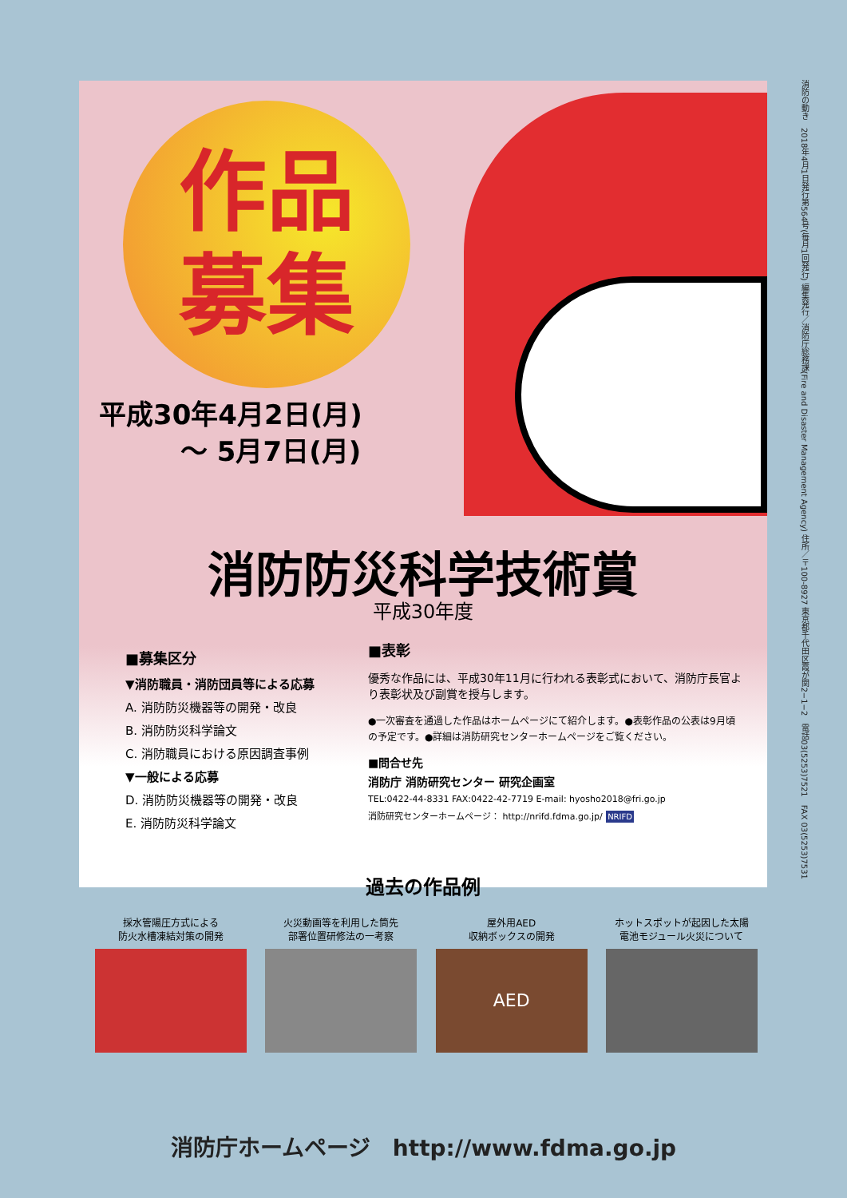作品
募集
平成30年4月2日(月)
　　　〜 5月7日(月)
消防防災科学技術賞
平成30年度
■募集区分
▼消防職員・消防団員等による応募
A. 消防防災機器等の開発・改良
B. 消防防災科学論文
C. 消防職員における原因調査事例
▼一般による応募
D. 消防防災機器等の開発・改良
E. 消防防災科学論文
■表彰
優秀な作品には、平成30年11月に行われる表彰式において、消防庁長官より表彰状及び副賞を授与します。
●一次審査を通過した作品はホームページにて紹介します。●表彰作品の公表は9月頃の予定です。●詳細は消防研究センターホームページをご覧ください。
■問合せ先
消防庁 消防研究センター 研究企画室
TEL:0422-44-8331 FAX:0422-42-7719 E-mail: hyosho2018@fri.go.jp
消防研究センターホームページ： http://nrifd.fdma.go.jp/ NRIFD
過去の作品例
採水管陽圧方式による
防火水槽凍結対策の開発
火災動画等を利用した筒先
部署位置研修法の一考察
屋外用AED
収納ボックスの開発
AED
ホットスポットが起因した太陽
電池モジュール火災について
消防の動き　2018年4月1日発行第564号(毎月1回発行) 編集発行／消防庁総務課(Fire and Disaster Management Agency) 住所／〒100-8927 東京都千代田区霞が関2−1−2　電話03(5253)7521　FAX 03(5253)7531
消防庁ホームページ　http://www.fdma.go.jp